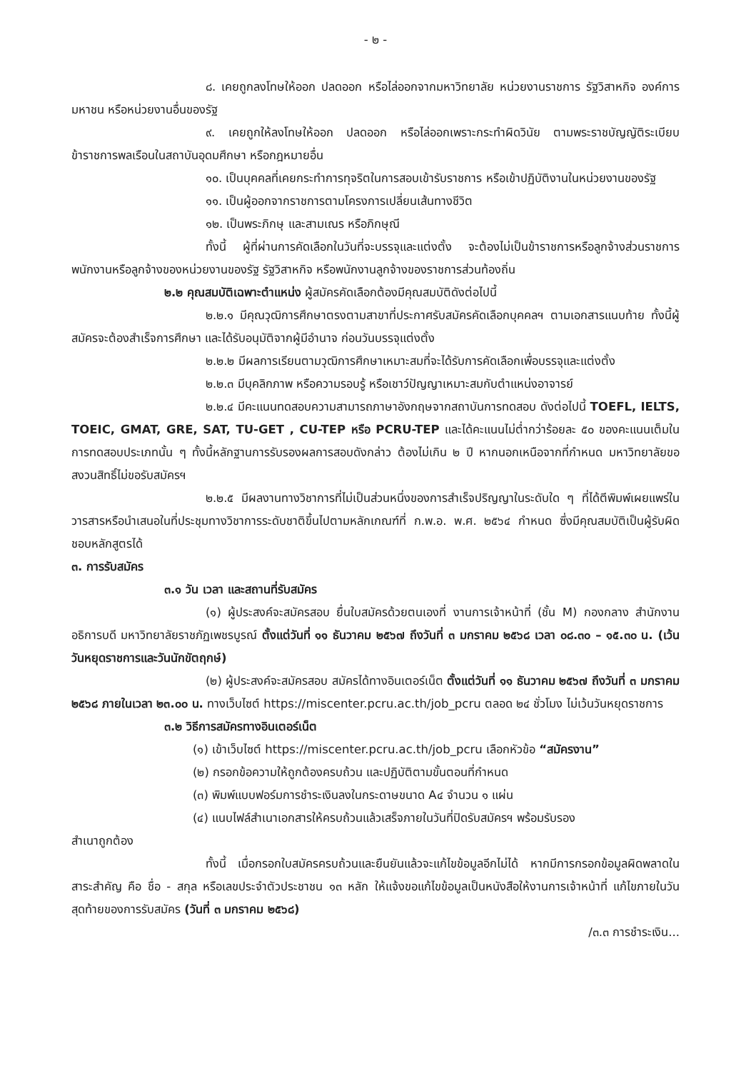- ๒ -
๘. เคยถูกลงโทษให้ออก ปลดออก หรือไล่ออกจากมหาวิทยาลัย หน่วยงานราชการ รัฐวิสาหกิจ องค์การมหาชน หรือหน่วยงานอื่นของรัฐ
๙. เคยถูกให้ลงโทษให้ออก ปลดออก หรือไล่ออกเพราะกระทำผิดวินัย ตามพระราชบัญญัติระเบียบข้าราชการพลเรือนในสถาบันอุดมศึกษา หรือกฎหมายอื่น
๑๐. เป็นบุคคลที่เคยกระทำการทุจริตในการสอบเข้ารับราชการ หรือเข้าปฏิบัติงานในหน่วยงานของรัฐ
๑๑. เป็นผู้ออกจากราชการตามโครงการเปลี่ยนเส้นทางชีวิต
๑๒. เป็นพระภิกษุ และสามเณร หรือภิกษุณี
ทั้งนี้ ผู้ที่ผ่านการคัดเลือกในวันที่จะบรรจุและแต่งตั้ง จะต้องไม่เป็นข้าราชการหรือลูกจ้างส่วนราชการ พนักงานหรือลูกจ้างของหน่วยงานของรัฐ รัฐวิสาหกิจ หรือพนักงานลูกจ้างของราชการส่วนท้องถิ่น
๒.๒ คุณสมบัติเฉพาะตำแหน่ง ผู้สมัครคัดเลือกต้องมีคุณสมบัติดังต่อไปนี้
๒.๒.๑ มีคุณวุฒิการศึกษาตรงตามสาขาที่ประกาศรับสมัครคัดเลือกบุคคลฯ ตามเอกสารแนบท้าย ทั้งนี้ผู้สมัครจะต้องสำเร็จการศึกษา และได้รับอนุมัติจากผู้มีอำนาจ ก่อนวันบรรจุแต่งตั้ง
๒.๒.๒ มีผลการเรียนตามวุฒิการศึกษาเหมาะสมที่จะได้รับการคัดเลือกเพื่อบรรจุและแต่งตั้ง
๒.๒.๓ มีบุคลิกภาพ หรือความรอบรู้ หรือเชาว์ปัญญาเหมาะสมกับตำแหน่งอาจารย์
๒.๒.๔ มีคะแนนทดสอบความสามารถภาษาอังกฤษจากสถาบันการทดสอบ ดังต่อไปนี้ TOEFL, IELTS, TOEIC, GMAT, GRE, SAT, TU-GET , CU-TEP หรือ PCRU-TEP และได้คะแนนไม่ต่ำกว่าร้อยละ ๕๐ ของคะแนนเต็มในการทดสอบประเภทนั้น ๆ ทั้งนี้หลักฐานการรับรองผลการสอบดังกล่าว ต้องไม่เกิน ๒ ปี หากนอกเหนือจากที่กำหนด มหาวิทยาลัยขอสงวนสิทธิ์ไม่ขอรับสมัครฯ
๒.๒.๕ มีผลงานทางวิชาการที่ไม่เป็นส่วนหนึ่งของการสำเร็จปริญญาในระดับใด ๆ ที่ได้ตีพิมพ์เผยแพร่ในวารสารหรือนำเสนอในที่ประชุมทางวิชาการระดับชาติขึ้นไปตามหลักเกณฑ์ที่ ก.พ.อ. พ.ศ. ๒๕๖๔ กำหนด ซึ่งมีคุณสมบัติเป็นผู้รับผิดชอบหลักสูตรได้
๓. การรับสมัคร
๓.๑ วัน เวลา และสถานที่รับสมัคร
(๑) ผู้ประสงค์จะสมัครสอบ ยื่นใบสมัครด้วยตนเองที่ งานการเจ้าหน้าที่ (ชั้น M) กองกลาง สำนักงานอธิการบดี มหาวิทยาลัยราชภัฏเพชรบูรณ์ ตั้งแต่วันที่ ๑๑ ธันวาคม ๒๕๖๗ ถึงวันที่ ๓ มกราคม ๒๕๖๘ เวลา ๐๘.๓๐ – ๑๕.๓๐ น. (เว้นวันหยุดราชการและวันนักขัตฤกษ์)
(๒) ผู้ประสงค์จะสมัครสอบ สมัครได้ทางอินเตอร์เน็ต ตั้งแต่วันที่ ๑๑ ธันวาคม ๒๕๖๗ ถึงวันที่ ๓ มกราคม ๒๕๖๘ ภายในเวลา ๒๓.๐๐ น. ทางเว็บไซต์ https://miscenter.pcru.ac.th/job_pcru ตลอด ๒๔ ชั่วโมง ไม่เว้นวันหยุดราชการ
๓.๒ วิธีการสมัครทางอินเตอร์เน็ต
(๑) เข้าเว็บไซต์ https://miscenter.pcru.ac.th/job_pcru เลือกหัวข้อ “สมัครงาน”
(๒) กรอกข้อความให้ถูกต้องครบถ้วน และปฏิบัติตามขั้นตอนที่กำหนด
(๓) พิมพ์แบบฟอร์มการชำระเงินลงในกระดาษขนาด A๔ จำนวน ๑ แผ่น
(๔) แนบไฟล์สำเนาเอกสารให้ครบถ้วนแล้วเสร็จภายในวันที่ปิดรับสมัครฯ พร้อมรับรอง
สำเนาถูกต้อง
ทั้งนี้ เมื่อกรอกใบสมัครครบถ้วนและยืนยันแล้วจะแก้ไขข้อมูลอีกไม่ได้ หากมีการกรอกข้อมูลผิดพลาดในสาระสำคัญ คือ ชื่อ - สกุล หรือเลขประจำตัวประชาชน ๑๓ หลัก ให้แจ้งขอแก้ไขข้อมูลเป็นหนังสือให้งานการเจ้าหน้าที่ แก้ไขภายในวันสุดท้ายของการรับสมัคร (วันที่ ๓ มกราคม ๒๕๖๘)
/๓.๓ การชำระเงิน...